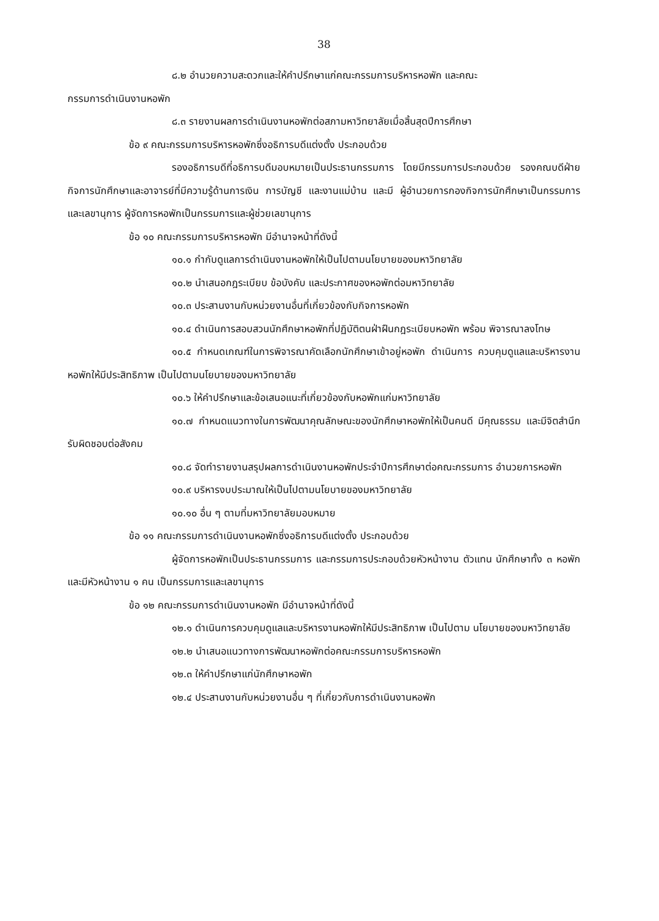38
๘.๒ อำนวยความสะดวกและให้คำปรึกษาแก่คณะกรรมการบริหารหอพัก และคณะ
กรรมการดำเนินงานหอพัก
๘.๓ รายงานผลการดำเนินงานหอพักต่อสภามหาวิทยาลัยเมื่อสิ้นสุดปีการศึกษา
ข้อ ๙ คณะกรรมการบริหารหอพักซึ่งอธิการบดีแต่งตั้ง ประกอบด้วย
รองอธิการบดีที่อธิการบดีมอบหมายเป็นประธานกรรมการ โดยมีกรรมการประกอบด้วย รองคณบดีฝ่ายกิจการนักศึกษาและอาจารย์ที่มีความรู้ด้านการเงิน การบัญชี และงานแม่บ้าน และมี ผู้อำนวยการกองกิจการนักศึกษาเป็นกรรมการและเลขานุการ ผู้จัดการหอพักเป็นกรรมการและผู้ช่วยเลขานุการ
ข้อ ๑๐ คณะกรรมการบริหารหอพัก มีอำนาจหน้าที่ดังนี้
๑๐.๑ กำกับดูแลการดำเนินงานหอพักให้เป็นไปตามนโยบายของมหาวิทยาลัย
๑๐.๒ นำเสนอกฎระเบียบ ข้อบังคับ และประกาศของหอพักต่อมหาวิทยาลัย
๑๐.๓ ประสานงานกับหน่วยงานอื่นที่เกี่ยวข้องกับกิจการหอพัก
๑๐.๔ ดำเนินการสอบสวนนักศึกษาหอพักที่ปฏิบัติตนฝ่าฝืนกฎระเบียบหอพัก พร้อม พิจารณาลงโทษ
๑๐.๕ กำหนดเกณฑ์ในการพิจารณาคัดเลือกนักศึกษาเข้าอยู่หอพัก ดำเนินการ ควบคุมดูแลและบริหารงานหอพักให้มีประสิทธิภาพ เป็นไปตามนโยบายของมหาวิทยาลัย
๑๐.๖ ให้คำปรึกษาและข้อเสนอแนะที่เกี่ยวข้องกับหอพักแก่มหาวิทยาลัย
๑๐.๗ กำหนดแนวทางในการพัฒนาคุณลักษณะของนักศึกษาหอพักให้เป็นคนดี มีคุณธรรม และมีจิตสำนึกรับผิดชอบต่อสังคม
๑๐.๘ จัดทำรายงานสรุปผลการดำเนินงานหอพักประจำปีการศึกษาต่อคณะกรรมการ อำนวยการหอพัก
๑๐.๙ บริหารงบประมาณให้เป็นไปตามนโยบายของมหาวิทยาลัย
๑๐.๑๐ อื่น ๆ ตามที่มหาวิทยาลัยมอบหมาย
ข้อ ๑๑ คณะกรรมการดำเนินงานหอพักซึ่งอธิการบดีแต่งตั้ง ประกอบด้วย
ผู้จัดการหอพักเป็นประธานกรรมการ และกรรมการประกอบด้วยหัวหน้างาน ตัวแทน นักศึกษาทั้ง ๓ หอพัก และมีหัวหน้างาน ๑ คน เป็นกรรมการและเลขานุการ
ข้อ ๑๒ คณะกรรมการดำเนินงานหอพัก มีอำนาจหน้าที่ดังนี้
๑๒.๑ ดำเนินการควบคุมดูแลและบริหารงานหอพักให้มีประสิทธิภาพ เป็นไปตาม นโยบายของมหาวิทยาลัย
๑๒.๒ นำเสนอแนวทางการพัฒนาหอพักต่อคณะกรรมการบริหารหอพัก
๑๒.๓ ให้คำปรึกษาแก่นักศึกษาหอพัก
๑๒.๔ ประสานงานกับหน่วยงานอื่น ๆ ที่เกี่ยวกับการดำเนินงานหอพัก